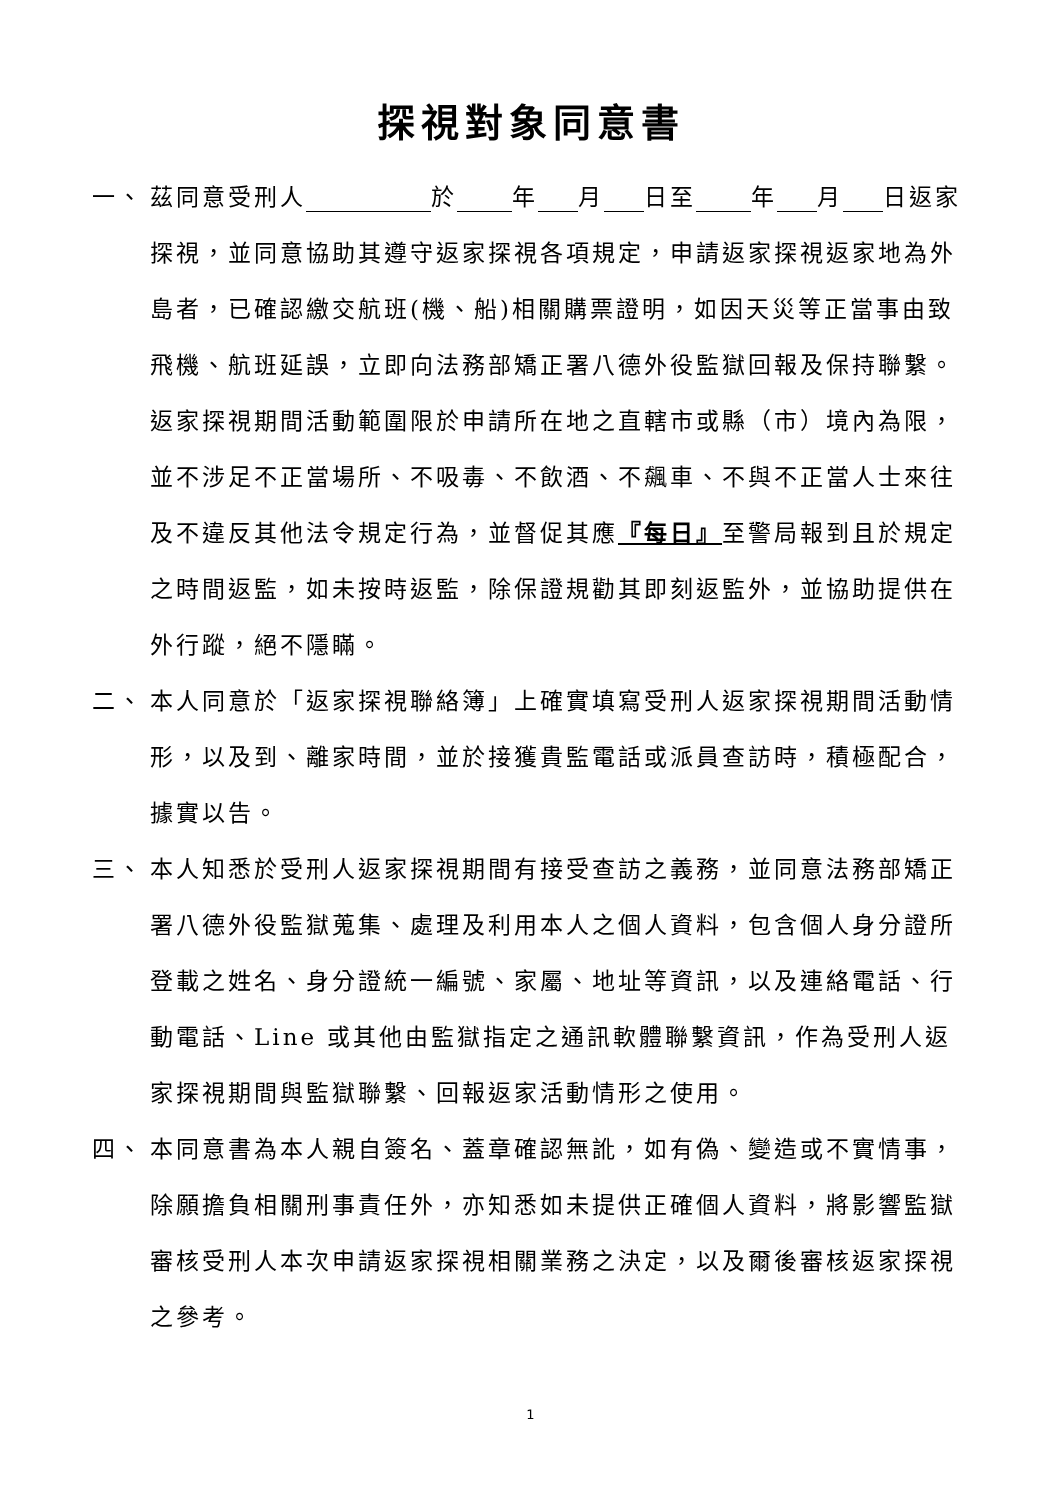探視對象同意書
一、 茲同意受刑人 於 年 月 日至 年 月 日返家探視，並同意協助其遵守返家探視各項規定，申請返家探視返家地為外島者，已確認繳交航班(機、船)相關購票證明，如因天災等正當事由致飛機、航班延誤，立即向法務部矯正署八德外役監獄回報及保持聯繫。返家探視期間活動範圍限於申請所在地之直轄市或縣（市）境內為限，並不涉足不正當場所、不吸毒、不飲酒、不飆車、不與不正當人士來往及不違反其他法令規定行為，並督促其應『每日』至警局報到且於規定之時間返監，如未按時返監，除保證規勸其即刻返監外，並協助提供在外行蹤，絕不隱瞞。
二、 本人同意於「返家探視聯絡簿」上確實填寫受刑人返家探視期間活動情形，以及到、離家時間，並於接獲貴監電話或派員查訪時，積極配合，據實以告。
三、 本人知悉於受刑人返家探視期間有接受查訪之義務，並同意法務部矯正署八德外役監獄蒐集、處理及利用本人之個人資料，包含個人身分證所登載之姓名、身分證統一編號、家屬、地址等資訊，以及連絡電話、行動電話、Line 或其他由監獄指定之通訊軟體聯繫資訊，作為受刑人返家探視期間與監獄聯繫、回報返家活動情形之使用。
四、 本同意書為本人親自簽名、蓋章確認無訛，如有偽、變造或不實情事，除願擔負相關刑事責任外，亦知悉如未提供正確個人資料，將影響監獄審核受刑人本次申請返家探視相關業務之決定，以及爾後審核返家探視之參考。
1